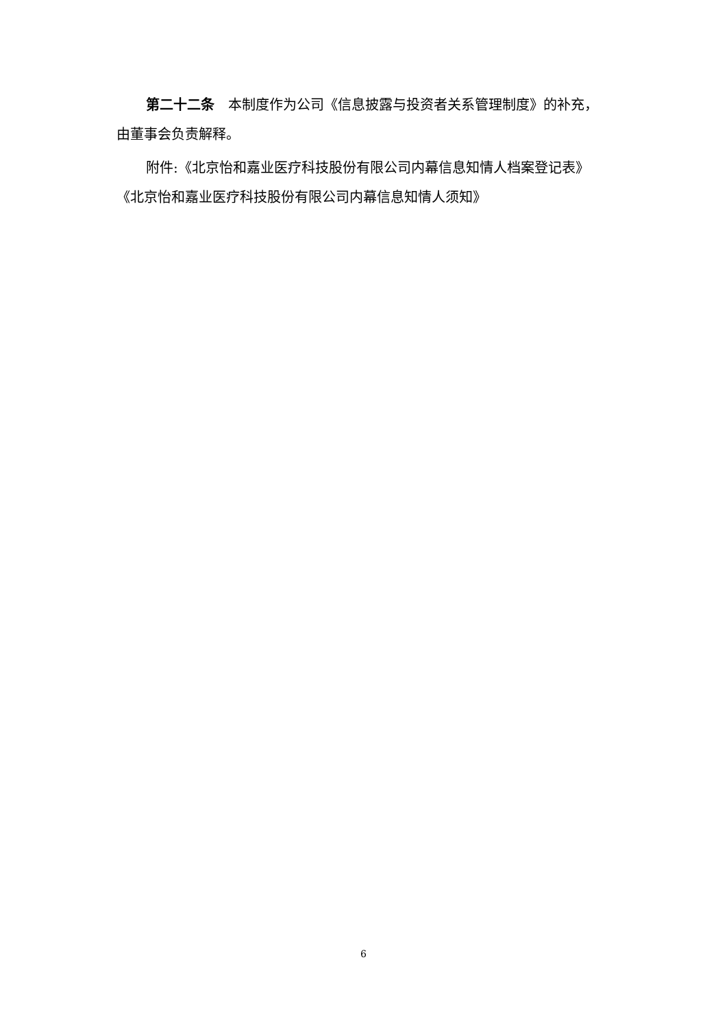第二十二条　本制度作为公司《信息披露与投资者关系管理制度》的补充，由董事会负责解释。
附件:《北京怡和嘉业医疗科技股份有限公司内幕信息知情人档案登记表》
《北京怡和嘉业医疗科技股份有限公司内幕信息知情人须知》
6